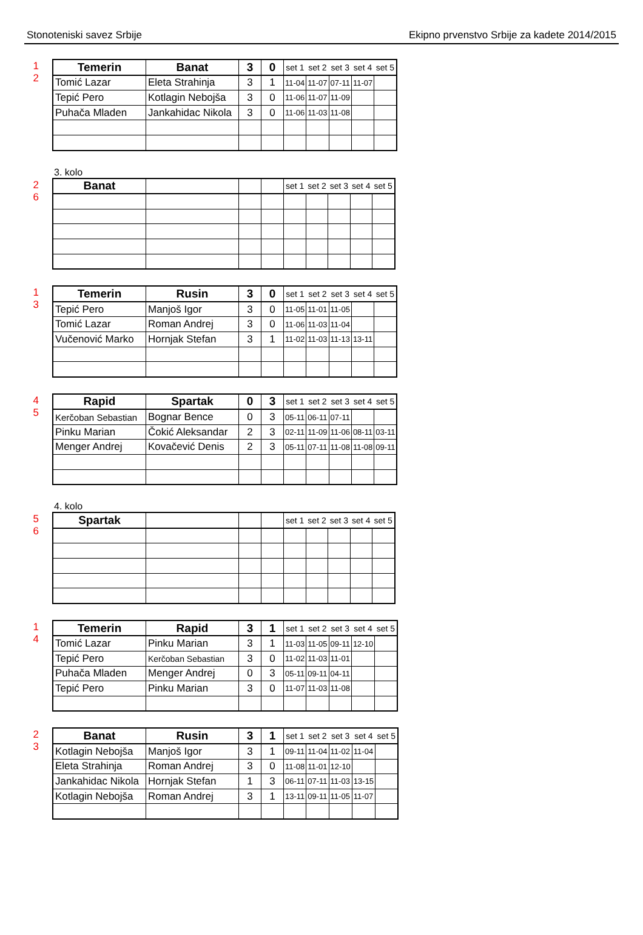Stonoteniski savez Srbije Ekipno prvenstvo Srbije za kadete 2014/2015
1 2
| Temerin | Banat | 3 | 0 | set 1 | set 2 | set 3 | set 4 | set 5 |
| Tomić Lazar | Eleta Strahinja | 3 | 1 | 11-04 | 11-07 | 07-11 | 11-07 | |
| Tepić Pero | Kotlagin Nebojša | 3 | 0 | 11-06 | 11-07 | 11-09 | | |
| Puhača Mladen | Jankahidac Nikola | 3 | 0 | 11-06 | 11-03 | 11-08 | | |
3. kolo
2 6
| Banat | | | | set 1 | set 2 | set 3 | set 4 | set 5 |
1 3
| Temerin | Rusin | 3 | 0 | set 1 | set 2 | set 3 | set 4 | set 5 |
| Tepić Pero | Manjoš Igor | 3 | 0 | 11-05 | 11-01 | 11-05 | | |
| Tomić Lazar | Roman Andrej | 3 | 0 | 11-06 | 11-03 | 11-04 | | |
| Vučenović Marko | Hornjak Stefan | 3 | 1 | 11-02 | 11-03 | 11-13 | 13-11 | |
4 5
| Rapid | Spartak | 0 | 3 | set 1 | set 2 | set 3 | set 4 | set 5 |
| Kerčoban Sebastian | Bognar Bence | 0 | 3 | 05-11 | 06-11 | 07-11 | | |
| Pinku Marian | Čokić Aleksandar | 2 | 3 | 02-11 | 11-09 | 11-06 | 08-11 | 03-11 |
| Menger Andrej | Kovačević Denis | 2 | 3 | 05-11 | 07-11 | 11-08 | 11-08 | 09-11 |
4. kolo
5 6
| Spartak | | | | set 1 | set 2 | set 3 | set 4 | set 5 |
1 4
| Temerin | Rapid | 3 | 1 | set 1 | set 2 | set 3 | set 4 | set 5 |
| Tomić Lazar | Pinku Marian | 3 | 1 | 11-03 | 11-05 | 09-11 | 12-10 | |
| Tepić Pero | Kerčoban Sebastian | 3 | 0 | 11-02 | 11-03 | 11-01 | | |
| Puhača Mladen | Menger Andrej | 0 | 3 | 05-11 | 09-11 | 04-11 | | |
| Tepić Pero | Pinku Marian | 3 | 0 | 11-07 | 11-03 | 11-08 | | |
2 3
| Banat | Rusin | 3 | 1 | set 1 | set 2 | set 3 | set 4 | set 5 |
| Kotlagin Nebojša | Manjoš Igor | 3 | 1 | 09-11 | 11-04 | 11-02 | 11-04 | |
| Eleta Strahinja | Roman Andrej | 3 | 0 | 11-08 | 11-01 | 12-10 | | |
| Jankahidac Nikola | Hornjak Stefan | 1 | 3 | 06-11 | 07-11 | 11-03 | 13-15 | |
| Kotlagin Nebojša | Roman Andrej | 3 | 1 | 13-11 | 09-11 | 11-05 | 11-07 | |